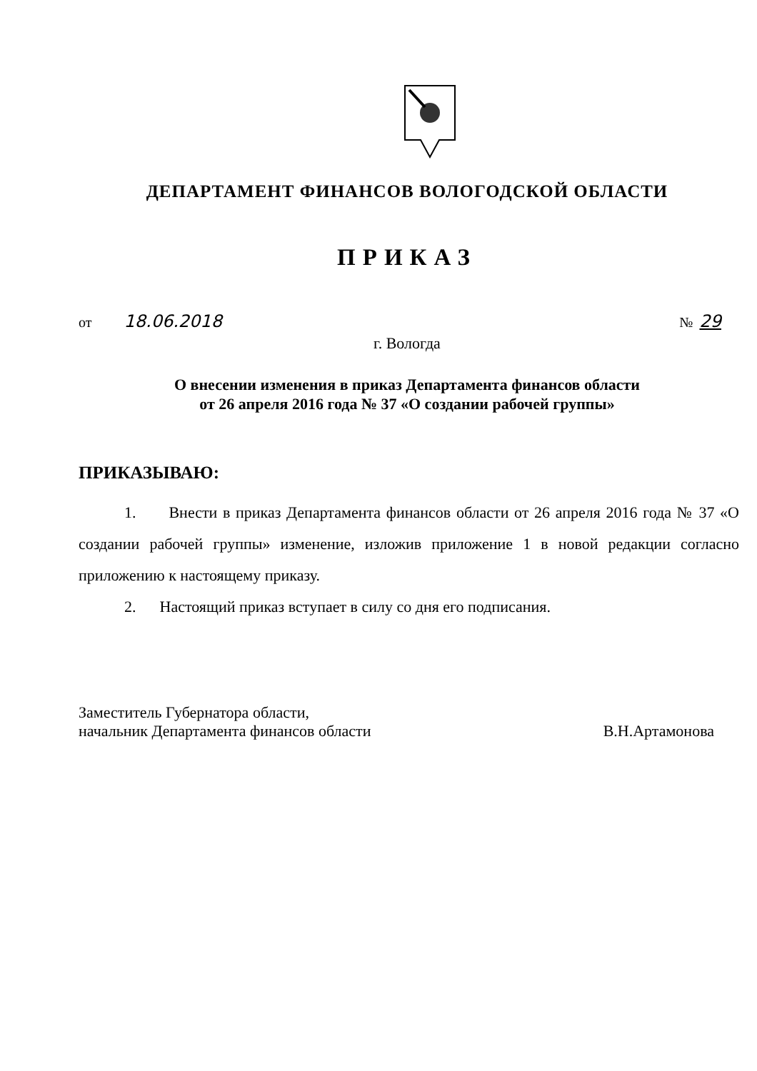ДЕПАРТАМЕНТ ФИНАНСОВ ВОЛОГОДСКОЙ ОБЛАСТИ
ПРИКАЗ
от 18.06.2018
№ 29
г. Вологда
О внесении изменения в приказ Департамента финансов области
от 26 апреля 2016 года № 37 «О создании рабочей группы»
ПРИКАЗЫВАЮ:
1. Внести в приказ Департамента финансов области от 26 апреля 2016 года № 37 «О создании рабочей группы» изменение, изложив приложение 1 в новой редакции согласно приложению к настоящему приказу.
2. Настоящий приказ вступает в силу со дня его подписания.
Заместитель Губернатора области,
начальник Департамента финансов области
В.Н.Артамонова